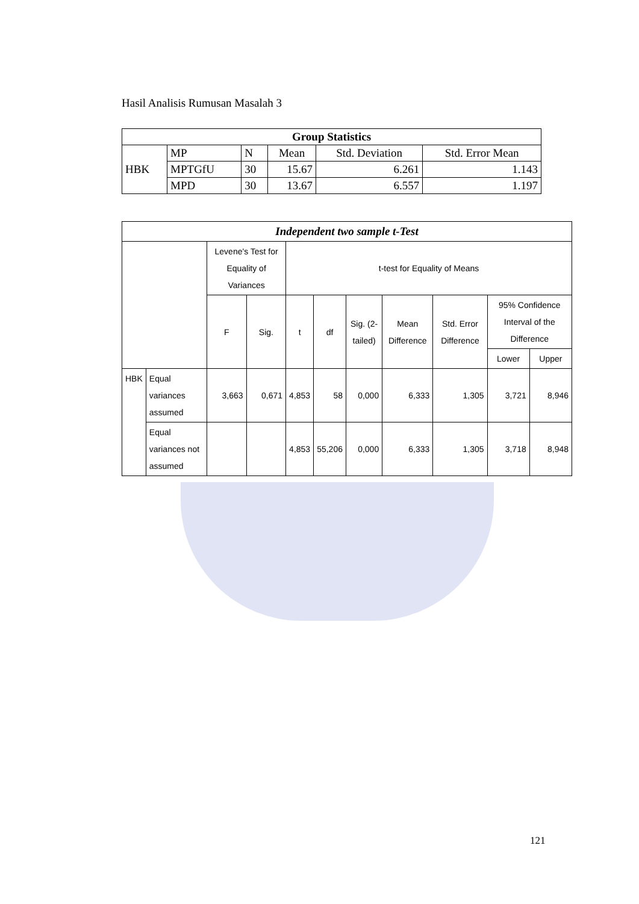Hasil Analisis Rumusan Masalah 3
| Group Statistics | | | | | |
| --- | --- | --- | --- | --- | --- |
| | MP | N | Mean | Std. Deviation | Std. Error Mean |
| HBK | MPTGfU | 30 | 15.67 | 6.261 | 1.143 |
| | MPD | 30 | 13.67 | 6.557 | 1.197 |
| Independent two sample t-Test | | | | | | | | | | |
| --- | --- | --- | --- | --- | --- | --- | --- | --- | --- | --- |
| | | Levene's Test for Equality of Variances | | t-test for Equality of Means | | | | | | |
| | | F | Sig. | t | df | Sig. (2-tailed) | Mean Difference | Std. Error Difference | 95% Confidence Interval of the Difference | |
| | | | | | | | | | Lower | Upper |
| HBK | Equal variances assumed | 3,663 | 0,671 | 4,853 | 58 | 0,000 | 6,333 | 1,305 | 3,721 | 8,946 |
| | Equal variances not assumed | | | 4,853 | 55,206 | 0,000 | 6,333 | 1,305 | 3,718 | 8,948 |
121